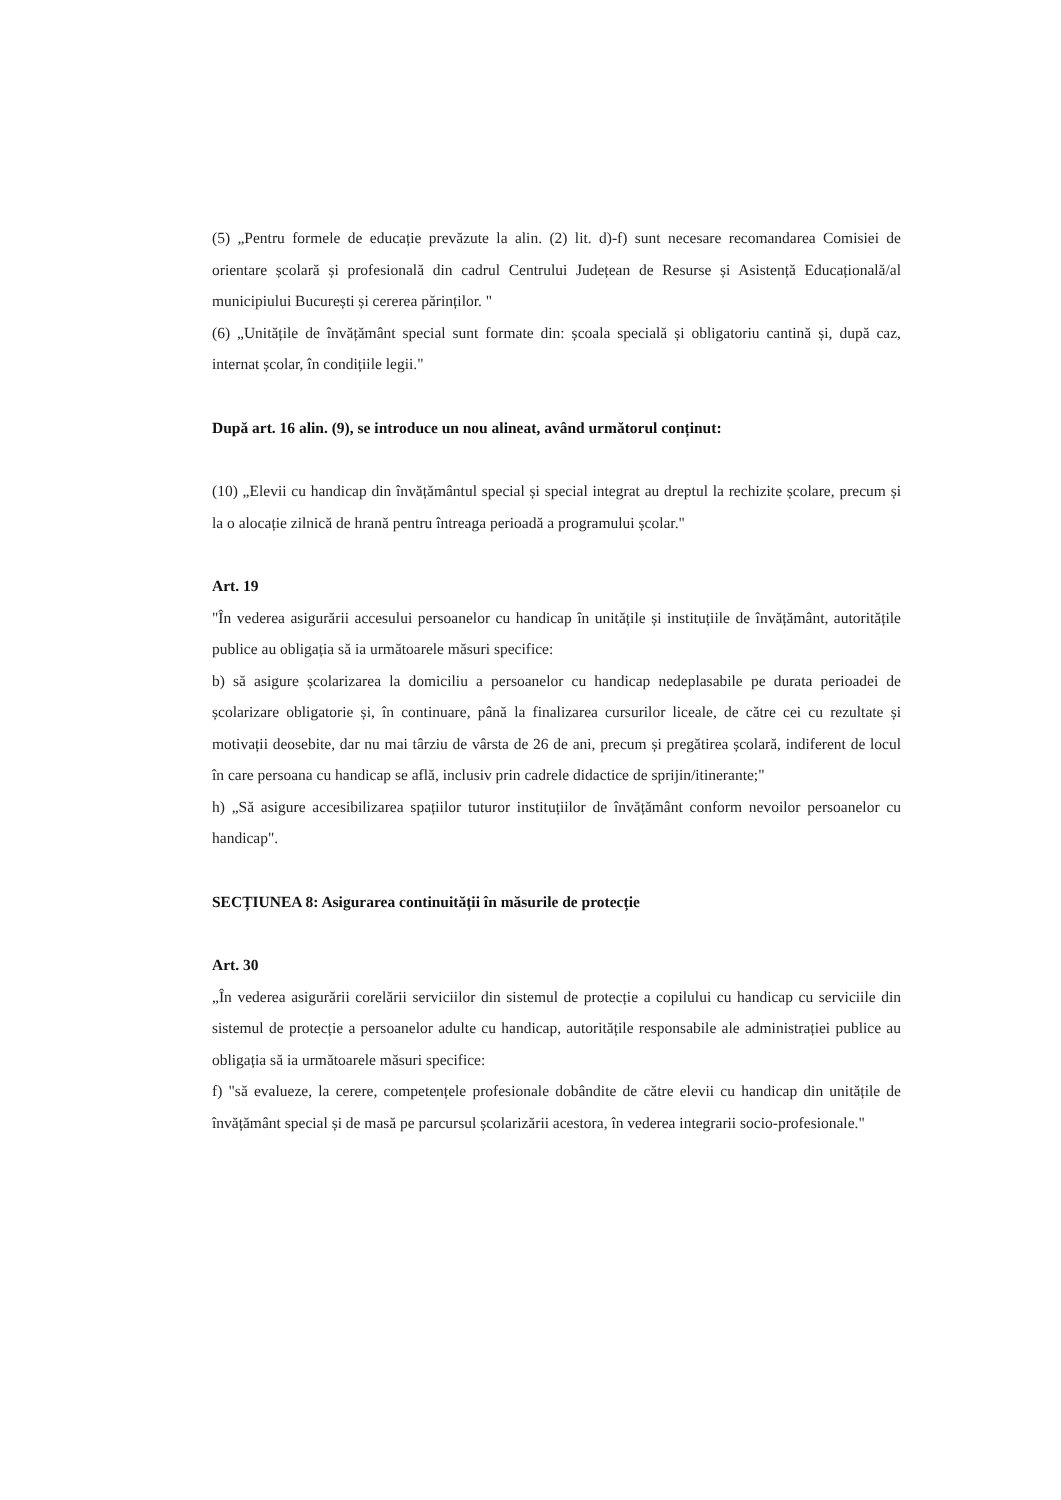(5) „Pentru formele de educație prevăzute la alin. (2) lit. d)-f) sunt necesare recomandarea Comisiei de orientare școlară și profesională din cadrul Centrului Județean de Resurse și Asistență Educațională/al municipiului București și cererea părinților. "
(6) „Unitățile de învățământ special sunt formate din: școala specială și obligatoriu cantină și, după caz, internat școlar, în condițiile legii."
După art. 16 alin. (9), se introduce un nou alineat, având următorul conținut:
(10) „Elevii cu handicap din învățământul special și special integrat au dreptul la rechizite școlare, precum și la o alocație zilnică de hrană pentru întreaga perioadă a programului școlar."
Art. 19
"În vederea asigurării accesului persoanelor cu handicap în unitățile și instituțiile de învățământ, autoritățile publice au obligația să ia următoarele măsuri specifice:
b) să asigure școlarizarea la domiciliu a persoanelor cu handicap nedeplasabile pe durata perioadei de școlarizare obligatorie și, în continuare, până la finalizarea cursurilor liceale, de către cei cu rezultate și motivații deosebite, dar nu mai târziu de vârsta de 26 de ani, precum și pregătirea școlară, indiferent de locul în care persoana cu handicap se află, inclusiv prin cadrele didactice de sprijin/itinerante;"
h) „Să asigure accesibilizarea spațiilor tuturor instituțiilor de învățământ conform nevoilor persoanelor cu handicap".
SECȚIUNEA 8: Asigurarea continuității în măsurile de protecție
Art. 30
„În vederea asigurării corelării serviciilor din sistemul de protecție a copilului cu handicap cu serviciile din sistemul de protecție a persoanelor adulte cu handicap, autoritățile responsabile ale administrației publice au obligația să ia următoarele măsuri specifice:
f) "să evalueze, la cerere, competențele profesionale dobândite de către elevii cu handicap din unitățile de învățământ special și de masă pe parcursul școlarizării acestora, în vederea integrarii socio-profesionale."